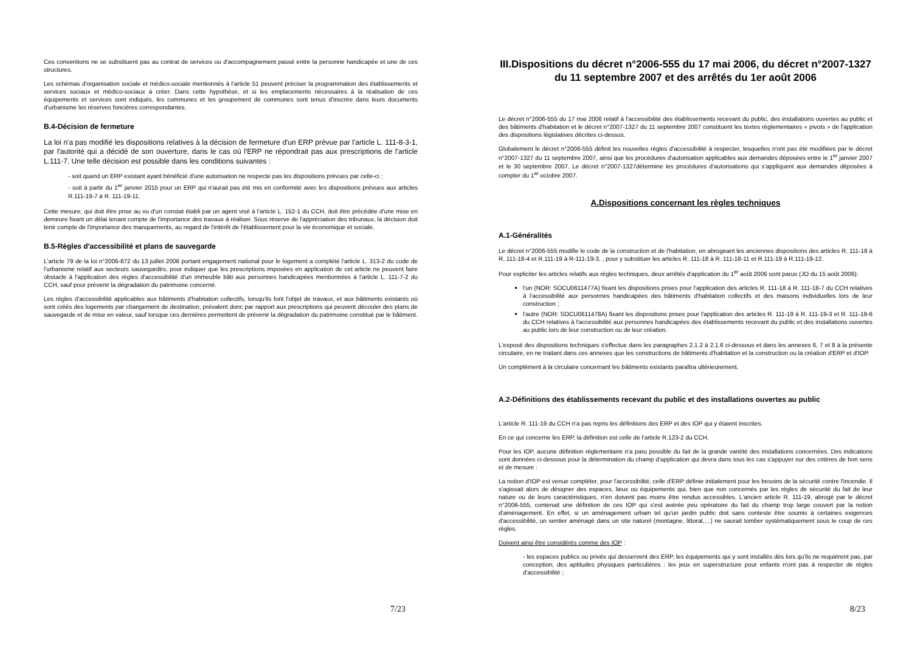Ces conventions ne se substituent pas au contrat de services ou d'accompagnement passé entre la personne handicapée et une de ces structures.
Les schémas d'organisation sociale et médico-sociale mentionnés à l'article 51 peuvent préciser la programmation des établissements et services sociaux et médico-sociaux à créer. Dans cette hypothèse, et si les emplacements nécessaires à la réalisation de ces équipements et services sont indiqués, les communes et les groupement de communes sont tenus d'inscrire dans leurs documents d'urbanisme les réserves foncières correspondantes.
B.4-Décision de fermeture
La loi n'a pas modifié les dispositions relatives à la décision de fermeture d'un ERP prévue par l'article L. 111-8-3-1, par l'autorité qui a décidé de son ouverture, dans le cas où l'ERP ne répondrait pas aux prescriptions de l'article L.111-7. Une telle décision est possible dans les conditions suivantes :
- soit quand un ERP existant ayant bénéficié d'une autorisation ne respecte pas les dispositions prévues par celle-ci ;
- soit à partir du 1<sup>er</sup> janvier 2015 pour un ERP qui n'aurait pas été mis en conformité avec les dispositions prévues aux articles R.111-19-7 à R. 111-19-11.
Cette mesure, qui doit être prise au vu d'un constat établi par un agent visé à l'article L. 152-1 du CCH, doit être précédée d'une mise en demeure fixant un délai tenant compte de l'importance des travaux à réaliser. Sous réserve de l'appréciation des tribunaux, la décision doit tenir compte de l'importance des manquements, au regard de l'intérêt de l'établissement pour la vie économique et sociale.
B.5-Règles d'accessibilité et plans de sauvegarde
L'article 79 de la loi n°2006-872 du 13 juillet 2006 portant engagement national pour le logement a complété l'article L. 313-2 du code de l'urbanisme relatif aux secteurs sauvegardés, pour indiquer que les prescriptions imposées en application de cet article ne peuvent faire obstacle à l'application des règles d'accessibilité d'un immeuble bâti aux personnes handicapées mentionnées à l'article L. 111-7-2 du CCH, sauf pour prévenir la dégradation du patrimoine concerné.
Les règles d'accessibilité applicables aux bâtiments d'habitation collectifs, lorsqu'ils font l'objet de travaux, et aux bâtiments existants où sont créés des logements par changement de destination, prévalent donc par rapport aux prescriptions qui peuvent découler des plans de sauvegarde et de mise en valeur, sauf lorsque ces dernières permettent de prévenir la dégradation du patrimoine constitué par le bâtiment.
7/23
III.Dispositions du décret n°2006-555 du 17 mai 2006, du décret n°2007-1327 du 11 septembre 2007 et des arrêtés du 1er août 2006
Le décret n°2006-555 du 17 mai 2006 relatif à l'accessibilité des établissements recevant du public, des installations ouvertes au public et des bâtiments d'habitation et le décret n°2007-1327 du 11 septembre 2007 constituent les textes réglementaires « pivots » de l'application des dispositions législatives décrites ci-dessus.
Globalement le décret n°2006-555 définit les nouvelles règles d'accessibilité à respecter, lesquelles n'ont pas été modifiées par le décret n°2007-1327 du 11 septembre 2007, ainsi que les procédures d'autorisation applicables aux demandes déposées entre le 1<sup>er</sup> janvier 2007 et le 30 septembre 2007. Le décret n°2007-1327détermine les procédures d'autorisations qui s'appliquent aux demandes déposées à compter du 1<sup>er</sup> octobre 2007.
A.Dispositions concernant les règles techniques
A.1-Généralités
Le décret n°2006-555 modifie le code de la construction et de l'habitation, en abrogeant les anciennes dispositions des articles R. 111-18 à R. 111-18-4 et R.111-19 à R-111-19-3, , pour y substituer les articles R. 111-18 à R. 111-18-11 et R.111-19 à R.111-19-12.
Pour expliciter les articles relatifs aux règles techniques, deux arrêtés d'application du 1<sup>er</sup> août 2006 sont parus (JO du 15 août 2006):
l'un (NOR: SOCU0611477A) fixant les dispositions prises pour l'application des articles R. 111-18 à R. 111-18-7 du CCH relatives à l'accessibilité aux personnes handicapées des bâtiments d'habitation collectifs et des maisons individuelles lors de leur construction ;
l'autre (NOR: SOCU0611478A) fixant les dispositions prises pour l'application des articles R. 111-19 à R. 111-19-3 et R. 111-19-6 du CCH relatives à l'accessibilité aux personnes handicapées des établissements recevant du public et des installations ouvertes au public lors de leur construction ou de leur création.
L'exposé des dispositions techniques s'effectue dans les paragraphes 2.1.2 à 2.1.6 ci-dessous et dans les annexes 6, 7 et 8 à la présente circulaire, en ne traitant dans ces annexes que les constructions de bâtiments d'habitation et la construction ou la création d'ERP et d'IOP.
Un complément à la circulaire concernant les bâtiments existants paraîtra ultérieurement.
A.2-Définitions des établissements recevant du public et des installations ouvertes au public
L'article R. 111-19 du CCH n'a pas repris les définitions des ERP et des IOP qui y étaient inscrites.
En ce qui concerne les ERP, la définition est celle de l'article R.123-2 du CCH.
Pour les IOP, aucune définition réglementaire n'a paru possible du fait de la grande variété des installations concernées. Des indications sont données ci-dessous pour la détermination du champ d'application qui devra dans tous les cas s'appuyer sur des critères de bon sens et de mesure :
La notion d'IOP est venue compléter, pour l'accessibilité, celle d'ERP définie initialement pour les besoins de la sécurité contre l'incendie. Il s'agissait alors de désigner des espaces, lieux ou équipements qui, bien que non concernés par les règles de sécurité du fait de leur nature ou de leurs caractéristiques, n'en doivent pas moins être rendus accessibles. L'ancien article R. 111-19, abrogé par le décret n°2006-555, contenait une définition de ces IOP qui s'est avérée peu opératoire du fait du champ trop large couvert par la notion d'aménagement. En effet, si un aménagement urbain tel qu'un jardin public doit sans conteste être soumis à certaines exigences d'accessibilité, un sentier aménagé dans un site naturel (montagne, littoral,…) ne saurait tomber systématiquement sous le coup de ces règles.
Doivent ainsi être considérés comme des IOP :
- les espaces publics ou privés qui desservent des ERP, les équipements qui y sont installés dès lors qu'ils ne requièrent pas, par conception, des aptitudes physiques particulières : les jeux en superstructure pour enfants n'ont pas à respecter de règles d'accessibilité ;
8/23